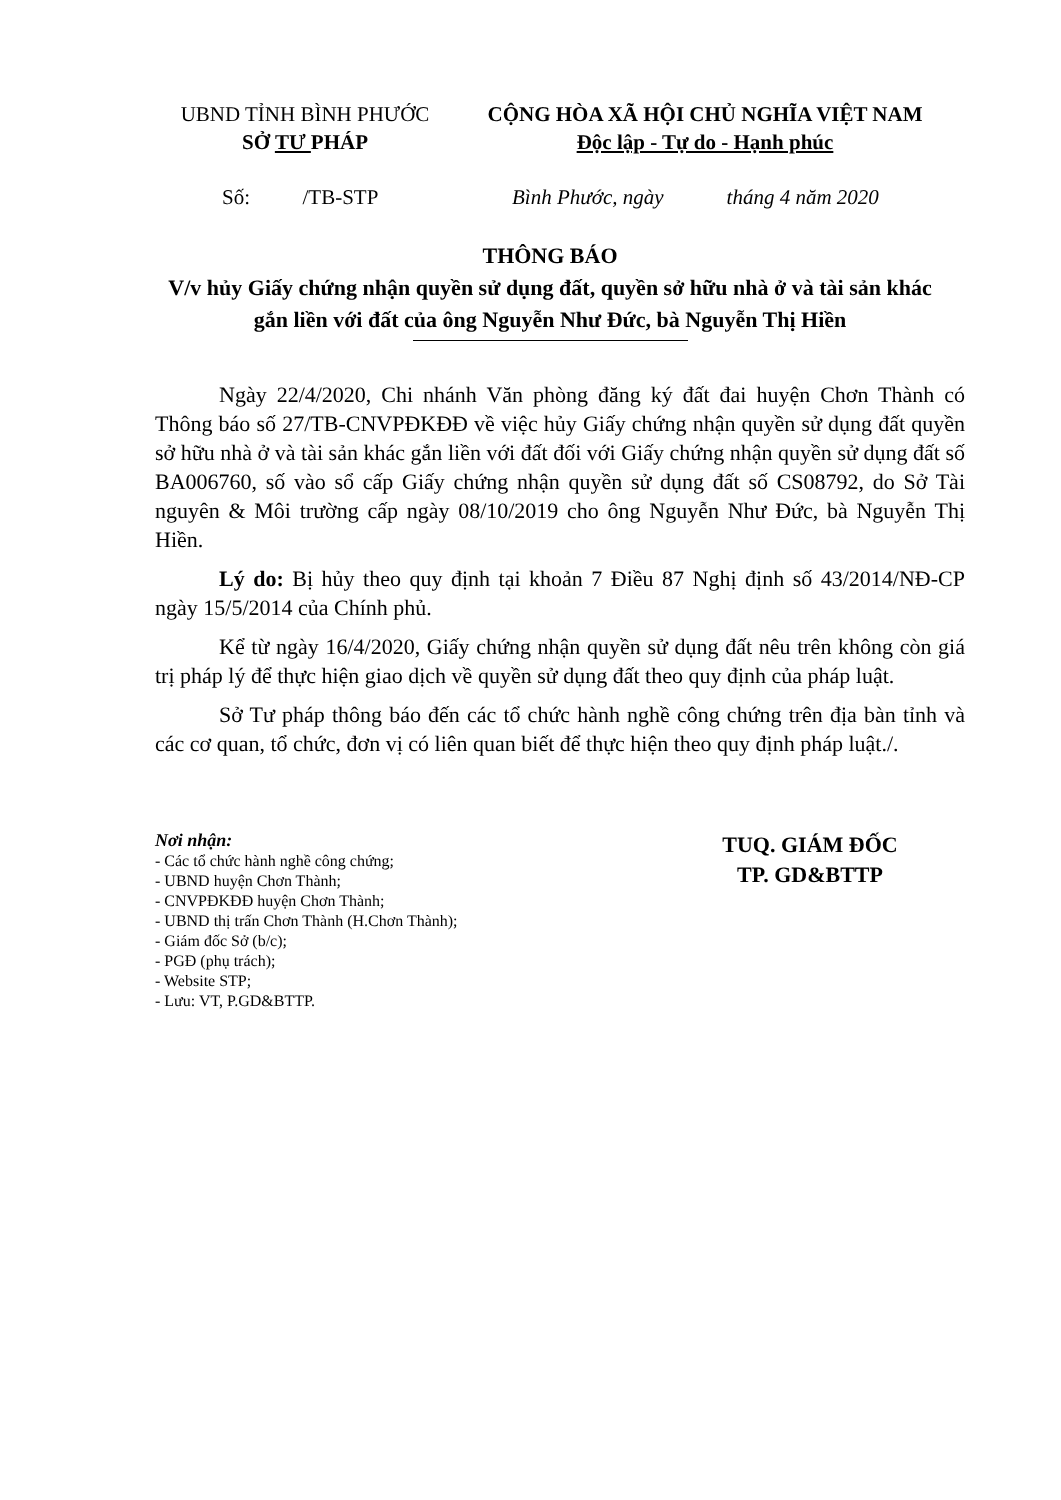UBND TỈNH BÌNH PHƯỚC
SỞ TƯ PHÁP
CỘNG HÒA XÃ HỘI CHỦ NGHĨA VIỆT NAM
Độc lập - Tự do - Hạnh phúc
Số: /TB-STP Bình Phước, ngày tháng 4 năm 2020
THÔNG BÁO
V/v hủy Giấy chứng nhận quyền sử dụng đất, quyền sở hữu nhà ở và tài sản khác gắn liền với đất của ông Nguyễn Như Đức, bà Nguyễn Thị Hiền
Ngày 22/4/2020, Chi nhánh Văn phòng đăng ký đất đai huyện Chơn Thành có Thông báo số 27/TB-CNVPĐKĐĐ về việc hủy Giấy chứng nhận quyền sử dụng đất quyền sở hữu nhà ở và tài sản khác gắn liền với đất đối với Giấy chứng nhận quyền sử dụng đất số BA006760, số vào sổ cấp Giấy chứng nhận quyền sử dụng đất số CS08792, do Sở Tài nguyên & Môi trường cấp ngày 08/10/2019 cho ông Nguyễn Như Đức, bà Nguyễn Thị Hiền.
Lý do: Bị hủy theo quy định tại khoản 7 Điều 87 Nghị định số 43/2014/NĐ-CP ngày 15/5/2014 của Chính phủ.
Kể từ ngày 16/4/2020, Giấy chứng nhận quyền sử dụng đất nêu trên không còn giá trị pháp lý để thực hiện giao dịch về quyền sử dụng đất theo quy định của pháp luật.
Sở Tư pháp thông báo đến các tổ chức hành nghề công chứng trên địa bàn tỉnh và các cơ quan, tổ chức, đơn vị có liên quan biết để thực hiện theo quy định pháp luật./.
Nơi nhận:
- Các tổ chức hành nghề công chứng;
- UBND huyện Chơn Thành;
- CNVPĐKĐĐ huyện Chơn Thành;
- UBND thị trấn Chơn Thành (H.Chơn Thành);
- Giám đốc Sở (b/c);
- PGĐ (phụ trách);
- Website STP;
- Lưu: VT, P.GD&BTTP.
TUQ. GIÁM ĐỐC
TP. GD&BTTP